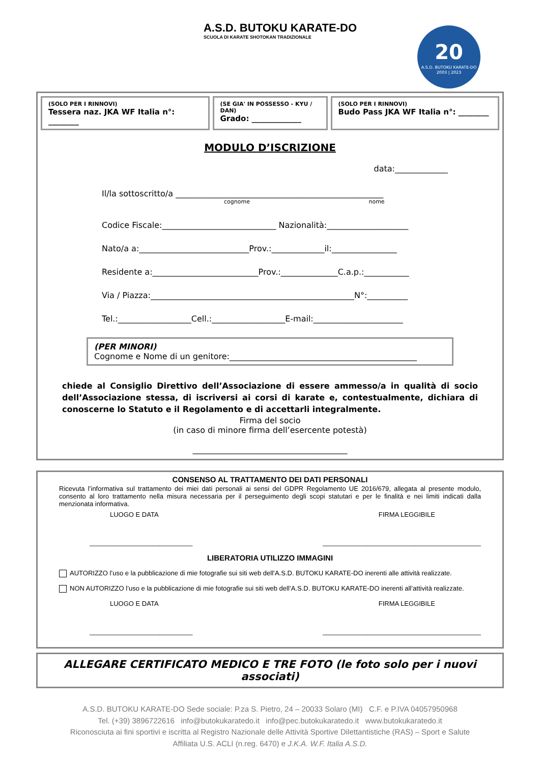A.S.D. BUTOKU KARATE-DO
SCUOLA DI KARATE SHOTOKAN TRADIZIONALE
20
A.S.D. BUTOKU KARATE-DO
2003 | 2023
(SOLO PER I RINNOVI)
Tessera naz. JKA WF Italia n°: ________
(SE GIA' IN POSSESSO - KYU / DAN)
Grado: _____________
(SOLO PER I RINNOVI)
Budo Pass JKA WF Italia n°: ________
MODULO D’ISCRIZIONE
data:_____________
Il/la sottoscritto/a ___________________________________________________
cognome nome
Codice Fiscale:____________________________ Nazionalità:____________________
Nato/a a:___________________________Prov.:_____________il:________________
Residente a:__________________________Prov.:______________C.a.p.:___________
Via / Piazza:__________________________________________________N°:__________
Tel.:__________________Cell.:__________________E-mail:______________________
(PER MINORI)
Cognome e Nome di un genitore:______________________________________________
chiede al Consiglio Direttivo dell’Associazione di essere ammesso/a in qualità di socio dell’Associazione stessa, di iscriversi ai corsi di karate e, contestualmente, dichiara di conoscerne lo Statuto e il Regolamento e di accettarli integralmente.
Firma del socio
(in caso di minore firma dell’esercente potestà)
______________________________________
CONSENSO AL TRATTAMENTO DEI DATI PERSONALI
Ricevuta l’informativa sul trattamento dei miei dati personali ai sensi del GDPR Regolamento UE 2016/679, allegata al presente modulo, consento al loro trattamento nella misura necessaria per il perseguimento degli scopi statutari e per le finalità e nei limiti indicati dalla menzionata informativa.
LUOGO E DATA FIRMA LEGGIBILE
____________________________ ___________________________________________
LIBERATORIA UTILIZZO IMMAGINI
AUTORIZZO l’uso e la pubblicazione di mie fotografie sui siti web dell’A.S.D. BUTOKU KARATE-DO inerenti alle attività realizzate.
NON AUTORIZZO l’uso e la pubblicazione di mie fotografie sui siti web dell’A.S.D. BUTOKU KARATE-DO inerenti all’attività realizzate.
LUOGO E DATA FIRMA LEGGIBILE
____________________________ ___________________________________________
ALLEGARE CERTIFICATO MEDICO E TRE FOTO (le foto solo per i nuovi associati)
A.S.D. BUTOKU KARATE-DO Sede sociale: P.za S. Pietro, 24 – 20033 Solaro (MI) C.F. e P.IVA 04057950968
Tel. (+39) 3896722616 info@butokukaratedo.it info@pec.butokukaratedo.it www.butokukaratedo.it
Riconosciuta ai fini sportivi e iscritta al Registro Nazionale delle Attività Sportive Dilettantistiche (RAS) – Sport e Salute
Affiliata U.S. ACLI (n.reg. 6470) e J.K.A. W.F. Italia A.S.D.